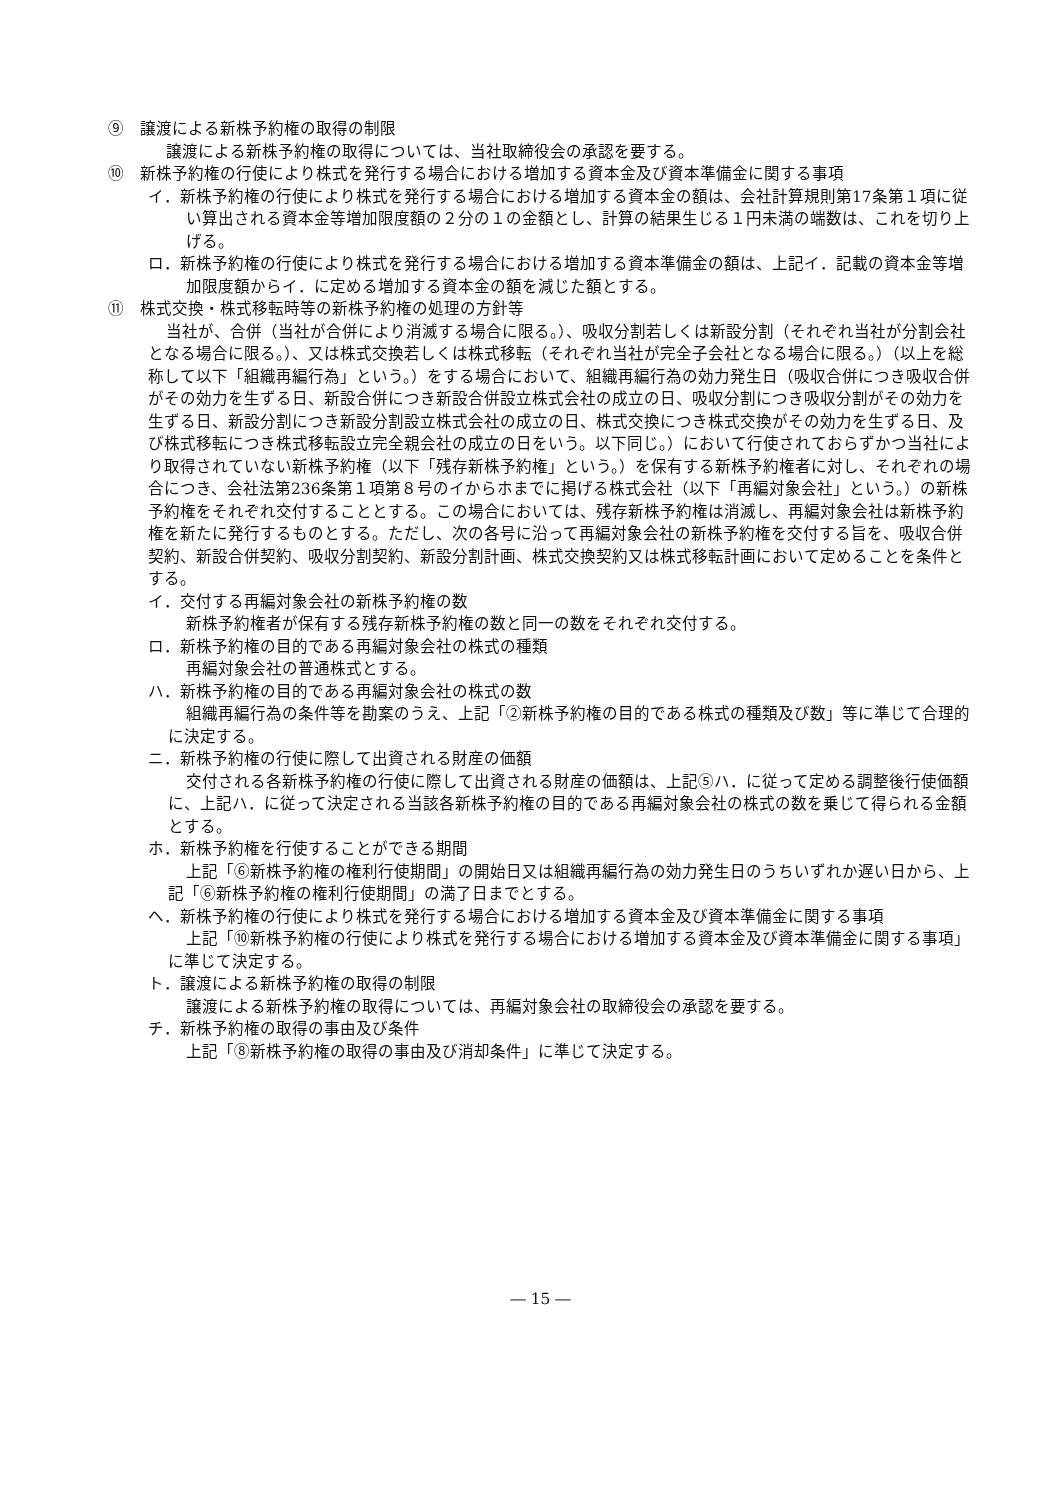⑨　譲渡による新株予約権の取得の制限
譲渡による新株予約権の取得については、当社取締役会の承認を要する。
⑩　新株予約権の行使により株式を発行する場合における増加する資本金及び資本準備金に関する事項
イ．新株予約権の行使により株式を発行する場合における増加する資本金の額は、会社計算規則第17条第１項に従い算出される資本金等増加限度額の２分の１の金額とし、計算の結果生じる１円未満の端数は、これを切り上げる。
ロ．新株予約権の行使により株式を発行する場合における増加する資本準備金の額は、上記イ．記載の資本金等増加限度額からイ．に定める増加する資本金の額を減じた額とする。
⑪　株式交換・株式移転時等の新株予約権の処理の方針等
当社が、合併（当社が合併により消滅する場合に限る。）、吸収分割若しくは新設分割（それぞれ当社が分割会社となる場合に限る。）、又は株式交換若しくは株式移転（それぞれ当社が完全子会社となる場合に限る。）（以上を総称して以下「組織再編行為」という。）をする場合において、組織再編行為の効力発生日（吸収合併につき吸収合併がその効力を生ずる日、新設合併につき新設合併設立株式会社の成立の日、吸収分割につき吸収分割がその効力を生ずる日、新設分割につき新設分割設立株式会社の成立の日、株式交換につき株式交換がその効力を生ずる日、及び株式移転につき株式移転設立完全親会社の成立の日をいう。以下同じ。）において行使されておらずかつ当社により取得されていない新株予約権（以下「残存新株予約権」という。）を保有する新株予約権者に対し、それぞれの場合につき、会社法第236条第１項第８号のイからホまでに掲げる株式会社（以下「再編対象会社」という。）の新株予約権をそれぞれ交付することとする。この場合においては、残存新株予約権は消滅し、再編対象会社は新株予約権を新たに発行するものとする。ただし、次の各号に沿って再編対象会社の新株予約権を交付する旨を、吸収合併契約、新設合併契約、吸収分割契約、新設分割計画、株式交換契約又は株式移転計画において定めることを条件とする。
イ．交付する再編対象会社の新株予約権の数
新株予約権者が保有する残存新株予約権の数と同一の数をそれぞれ交付する。
ロ．新株予約権の目的である再編対象会社の株式の種類
再編対象会社の普通株式とする。
ハ．新株予約権の目的である再編対象会社の株式の数
組織再編行為の条件等を勘案のうえ、上記「②新株予約権の目的である株式の種類及び数」等に準じて合理的に決定する。
ニ．新株予約権の行使に際して出資される財産の価額
交付される各新株予約権の行使に際して出資される財産の価額は、上記⑤ハ．に従って定める調整後行使価額に、上記ハ．に従って決定される当該各新株予約権の目的である再編対象会社の株式の数を乗じて得られる金額とする。
ホ．新株予約権を行使することができる期間
上記「⑥新株予約権の権利行使期間」の開始日又は組織再編行為の効力発生日のうちいずれか遅い日から、上記「⑥新株予約権の権利行使期間」の満了日までとする。
ヘ．新株予約権の行使により株式を発行する場合における増加する資本金及び資本準備金に関する事項
上記「⑩新株予約権の行使により株式を発行する場合における増加する資本金及び資本準備金に関する事項」に準じて決定する。
ト．譲渡による新株予約権の取得の制限
譲渡による新株予約権の取得については、再編対象会社の取締役会の承認を要する。
チ．新株予約権の取得の事由及び条件
上記「⑧新株予約権の取得の事由及び消却条件」に準じて決定する。
― 15 ―